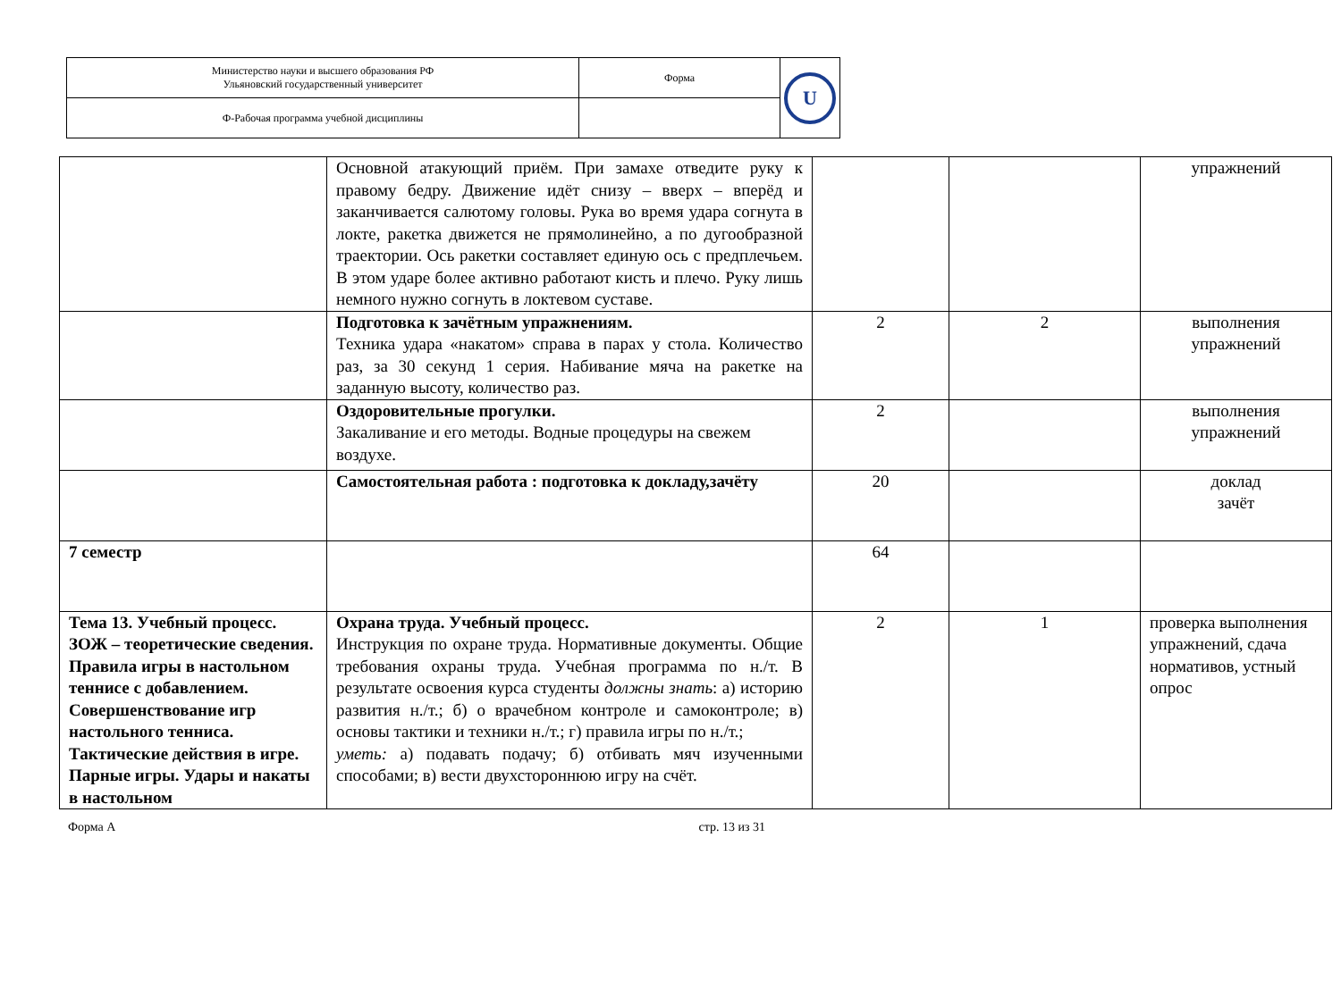| Министерство науки и высшего образования РФ Ульяновский государственный университет | Форма | U |
| Ф-Рабочая программа учебной дисциплины | | |
| | Основной атакующий приём. При замахе отведите руку к правому бедру. Движение идёт снизу – вверх – вперёд и заканчивается салютому головы. Рука во время удара согнута в локте, ракетка движется не прямолинейно, а по дугообразной траектории. Ось ракетки составляет единую ось с предплечьем. В этом ударе более активно работают кисть и плечо. Руку лишь немного нужно согнуть в локтевом суставе. | | | упражнений |
| | Подготовка к зачётным упражнениям. Техника удара «накатом» справа в парах у стола. Количество раз, за 30 секунд 1 серия. Набивание мяча на ракетке на заданную высоту, количество раз. | 2 | 2 | выполнения упражнений |
| | Оздоровительные прогулки. Закаливание и его методы. Водные процедуры на свежем воздухе. | 2 | | выполнения упражнений |
| | Самостоятельная работа : подготовка к докладу,зачёту | 20 | | доклад зачёт |
| 7 семестр | | 64 | | |
| Тема 13. Учебный процесс. ЗОЖ – теоретические сведения. Правила игры в настольном теннисе с добавлением. Совершенствование игр настольного тенниса. Тактические действия в игре. Парные игры. Удары и накаты в настольном | Охрана труда. Учебный процесс. Инструкция по охране труда. Нормативные документы. Общие требования охраны труда. Учебная программа по н./т. В результате освоения курса студенты должны знать : а) историю развития н./т.; б) о врачебном контроле и самоконтроле; в) основы тактики и техники н./т.; г) правила игры по н./т.; уметь: а) подавать подачу; б) отбивать мяч изученными способами; в) вести двухстороннюю игру на счёт. | 2 | 1 | проверка выполнения упражнений, сдача нормативов, устный опрос |
Форма А стр. 13 из 31